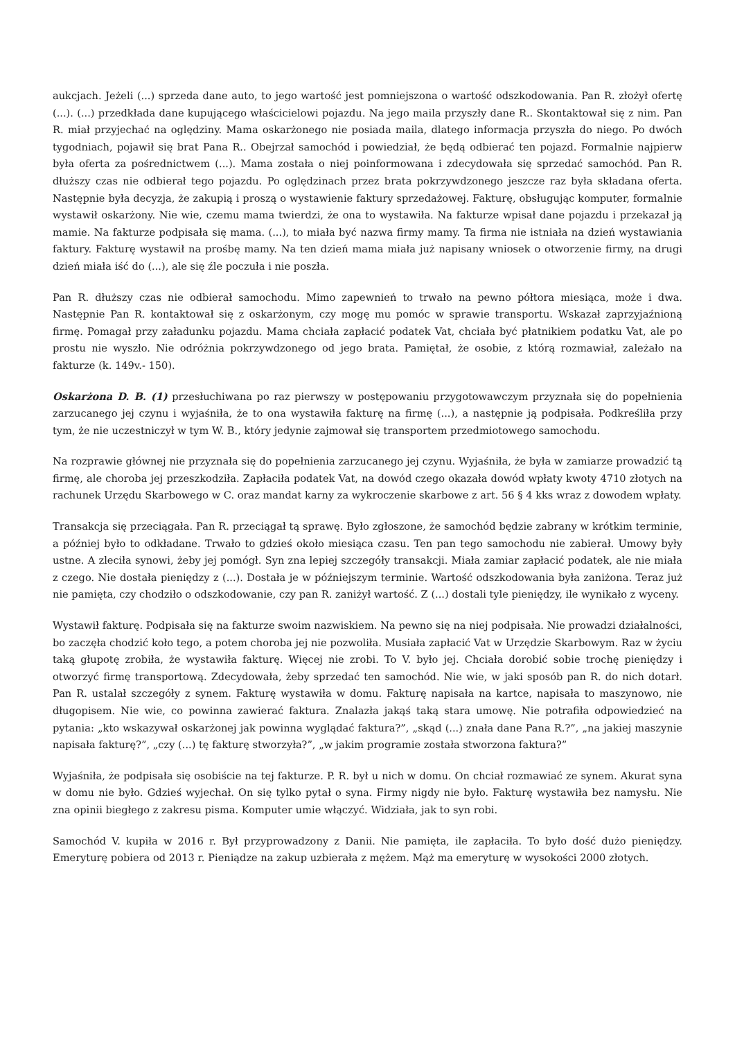aukcjach. Jeżeli (...) sprzeda dane auto, to jego wartość jest pomniejszona o wartość odszkodowania. Pan R. złożył ofertę (...). (...) przedkłada dane kupującego właścicielowi pojazdu. Na jego maila przyszły dane R.. Skontaktował się z nim. Pan R. miał przyjechać na oględziny. Mama oskarżonego nie posiada maila, dlatego informacja przyszła do niego. Po dwóch tygodniach, pojawił się brat Pana R.. Obejrzał samochód i powiedział, że będą odbierać ten pojazd. Formalnie najpierw była oferta za pośrednictwem (...). Mama została o niej poinformowana i zdecydowała się sprzedać samochód. Pan R. dłuższy czas nie odbierał tego pojazdu. Po oględzinach przez brata pokrzywdzonego jeszcze raz była składana oferta. Następnie była decyzja, że zakupią i proszą o wystawienie faktury sprzedażowej. Fakturę, obsługując komputer, formalnie wystawił oskarżony. Nie wie, czemu mama twierdzi, że ona to wystawiła. Na fakturze wpisał dane pojazdu i przekazał ją mamie. Na fakturze podpisała się mama. (...), to miała być nazwa firmy mamy. Ta firma nie istniała na dzień wystawiania faktury. Fakturę wystawił na prośbę mamy. Na ten dzień mama miała już napisany wniosek o otworzenie firmy, na drugi dzień miała iść do (...), ale się źle poczuła i nie poszła.
Pan R. dłuższy czas nie odbierał samochodu. Mimo zapewnień to trwało na pewno półtora miesiąca, może i dwa. Następnie Pan R. kontaktował się z oskarżonym, czy mogę mu pomóc w sprawie transportu. Wskazał zaprzyjaźnioną firmę. Pomagał przy załadunku pojazdu. Mama chciała zapłacić podatek Vat, chciała być płatnikiem podatku Vat, ale po prostu nie wyszło. Nie odróżnia pokrzywdzonego od jego brata. Pamiętał, że osobie, z którą rozmawiał, zależało na fakturze (k. 149v.- 150).
Oskarżona D. B. (1) przesłuchiwana po raz pierwszy w postępowaniu przygotowawczym przyznała się do popełnienia zarzucanego jej czynu i wyjaśniła, że to ona wystawiła fakturę na firmę (...), a następnie ją podpisała. Podkreśliła przy tym, że nie uczestniczył w tym W. B., który jedynie zajmował się transportem przedmiotowego samochodu.
Na rozprawie głównej nie przyznała się do popełnienia zarzucanego jej czynu. Wyjaśniła, że była w zamiarze prowadzić tą firmę, ale choroba jej przeszkodziła. Zapłaciła podatek Vat, na dowód czego okazała dowód wpłaty kwoty 4710 złotych na rachunek Urzędu Skarbowego w C. oraz mandat karny za wykroczenie skarbowe z art. 56 § 4 kks wraz z dowodem wpłaty.
Transakcja się przeciągała. Pan R. przeciągał tą sprawę. Było zgłoszone, że samochód będzie zabrany w krótkim terminie, a później było to odkładane. Trwało to gdzieś około miesiąca czasu. Ten pan tego samochodu nie zabierał. Umowy były ustne. A zleciła synowi, żeby jej pomógł. Syn zna lepiej szczegóły transakcji. Miała zamiar zapłacić podatek, ale nie miała z czego. Nie dostała pieniędzy z (...). Dostała je w późniejszym terminie. Wartość odszkodowania była zaniżona. Teraz już nie pamięta, czy chodziło o odszkodowanie, czy pan R. zaniżył wartość. Z (...) dostali tyle pieniędzy, ile wynikało z wyceny.
Wystawił fakturę. Podpisała się na fakturze swoim nazwiskiem. Na pewno się na niej podpisała. Nie prowadzi działalności, bo zaczęła chodzić koło tego, a potem choroba jej nie pozwoliła. Musiała zapłacić Vat w Urzędzie Skarbowym. Raz w życiu taką głupotę zrobiła, że wystawiła fakturę. Więcej nie zrobi. To V. było jej. Chciała dorobić sobie trochę pieniędzy i otworzyć firmę transportową. Zdecydowała, żeby sprzedać ten samochód. Nie wie, w jaki sposób pan R. do nich dotarł. Pan R. ustalał szczegóły z synem. Fakturę wystawiła w domu. Fakturę napisała na kartce, napisała to maszynowo, nie długopisem. Nie wie, co powinna zawierać faktura. Znalazła jakąś taką stara umowę. Nie potrafiła odpowiedzieć na pytania: „kto wskazywał oskarżonej jak powinna wyglądać faktura?”, „skąd (...) znała dane Pana R.?”, „na jakiej maszynie napisała fakturę?”, „czy (...) tę fakturę stworzyła?”, „w jakim programie została stworzona faktura?”
Wyjaśniła, że podpisała się osobiście na tej fakturze. P. R. był u nich w domu. On chciał rozmawiać ze synem. Akurat syna w domu nie było. Gdzieś wyjechał. On się tylko pytał o syna. Firmy nigdy nie było. Fakturę wystawiła bez namysłu. Nie zna opinii biegłego z zakresu pisma. Komputer umie włączyć. Widziała, jak to syn robi.
Samochód V. kupiła w 2016 r. Był przyprowadzony z Danii. Nie pamięta, ile zapłaciła. To było dość dużo pieniędzy. Emeryturę pobiera od 2013 r. Pieniądze na zakup uzbierała z mężem. Mąż ma emeryturę w wysokości 2000 złotych.